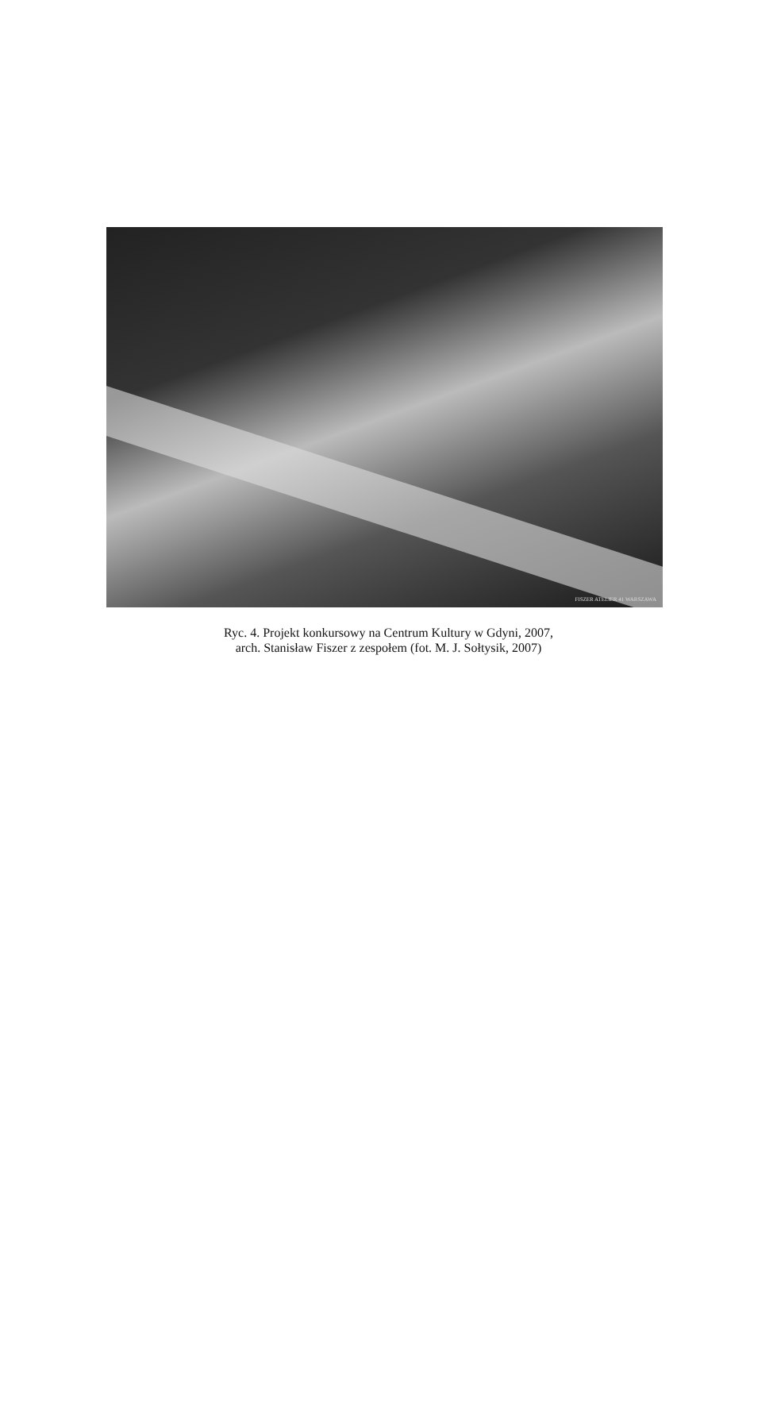FISZER ATELIER 41 WARSZAWA
Ryc. 4. Projekt konkursowy na Centrum Kultury w Gdyni, 2007,
arch. Stanisław Fiszer z zespołem (fot. M. J. Sołtysik, 2007)